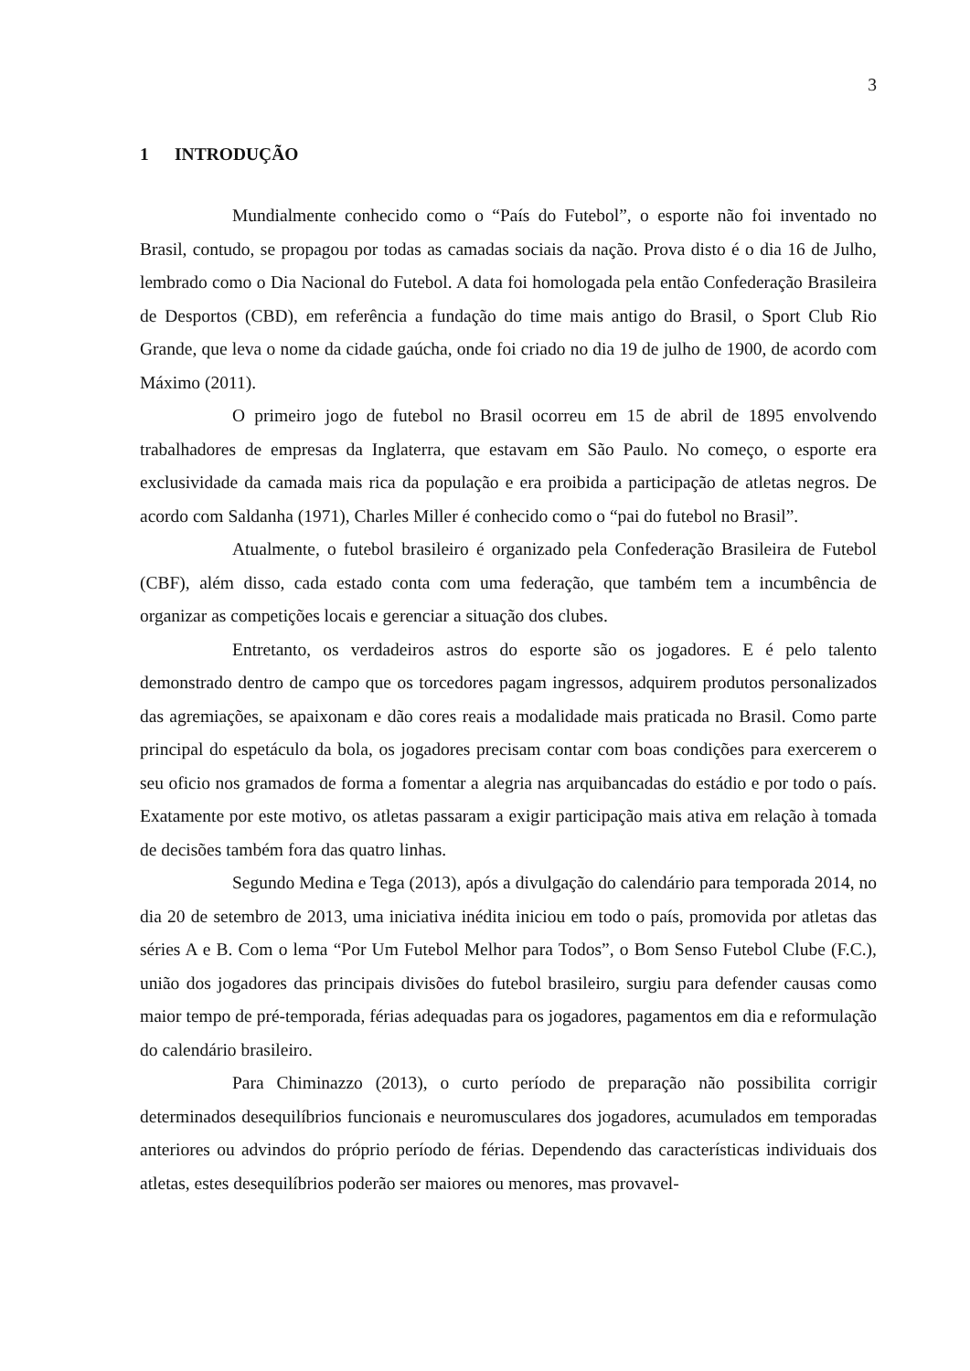3
1 INTRODUÇÃO
Mundialmente conhecido como o “País do Futebol”, o esporte não foi inventado no Brasil, contudo, se propagou por todas as camadas sociais da nação. Prova disto é o dia 16 de Julho, lembrado como o Dia Nacional do Futebol. A data foi homologada pela então Confederação Brasileira de Desportos (CBD), em referência a fundação do time mais antigo do Brasil, o Sport Club Rio Grande, que leva o nome da cidade gaúcha, onde foi criado no dia 19 de julho de 1900, de acordo com Máximo (2011).
O primeiro jogo de futebol no Brasil ocorreu em 15 de abril de 1895 envolvendo trabalhadores de empresas da Inglaterra, que estavam em São Paulo. No começo, o esporte era exclusividade da camada mais rica da população e era proibida a participação de atletas negros. De acordo com Saldanha (1971), Charles Miller é conhecido como o “pai do futebol no Brasil”.
Atualmente, o futebol brasileiro é organizado pela Confederação Brasileira de Futebol (CBF), além disso, cada estado conta com uma federação, que também tem a incumbência de organizar as competições locais e gerenciar a situação dos clubes.
Entretanto, os verdadeiros astros do esporte são os jogadores. E é pelo talento demonstrado dentro de campo que os torcedores pagam ingressos, adquirem produtos personalizados das agremiações, se apaixonam e dão cores reais a modalidade mais praticada no Brasil. Como parte principal do espetáculo da bola, os jogadores precisam contar com boas condições para exercerem o seu oficio nos gramados de forma a fomentar a alegria nas arquibancadas do estádio e por todo o país. Exatamente por este motivo, os atletas passaram a exigir participação mais ativa em relação à tomada de decisões também fora das quatro linhas.
Segundo Medina e Tega (2013), após a divulgação do calendário para temporada 2014, no dia 20 de setembro de 2013, uma iniciativa inédita iniciou em todo o país, promovida por atletas das séries A e B. Com o lema “Por Um Futebol Melhor para Todos”, o Bom Senso Futebol Clube (F.C.), união dos jogadores das principais divisões do futebol brasileiro, surgiu para defender causas como maior tempo de pré-temporada, férias adequadas para os jogadores, pagamentos em dia e reformulação do calendário brasileiro.
Para Chiminazzo (2013), o curto período de preparação não possibilita corrigir determinados desequilíbrios funcionais e neuromusculares dos jogadores, acumulados em temporadas anteriores ou advindos do próprio período de férias. Dependendo das características individuais dos atletas, estes desequilíbrios poderão ser maiores ou menores, mas provavel-